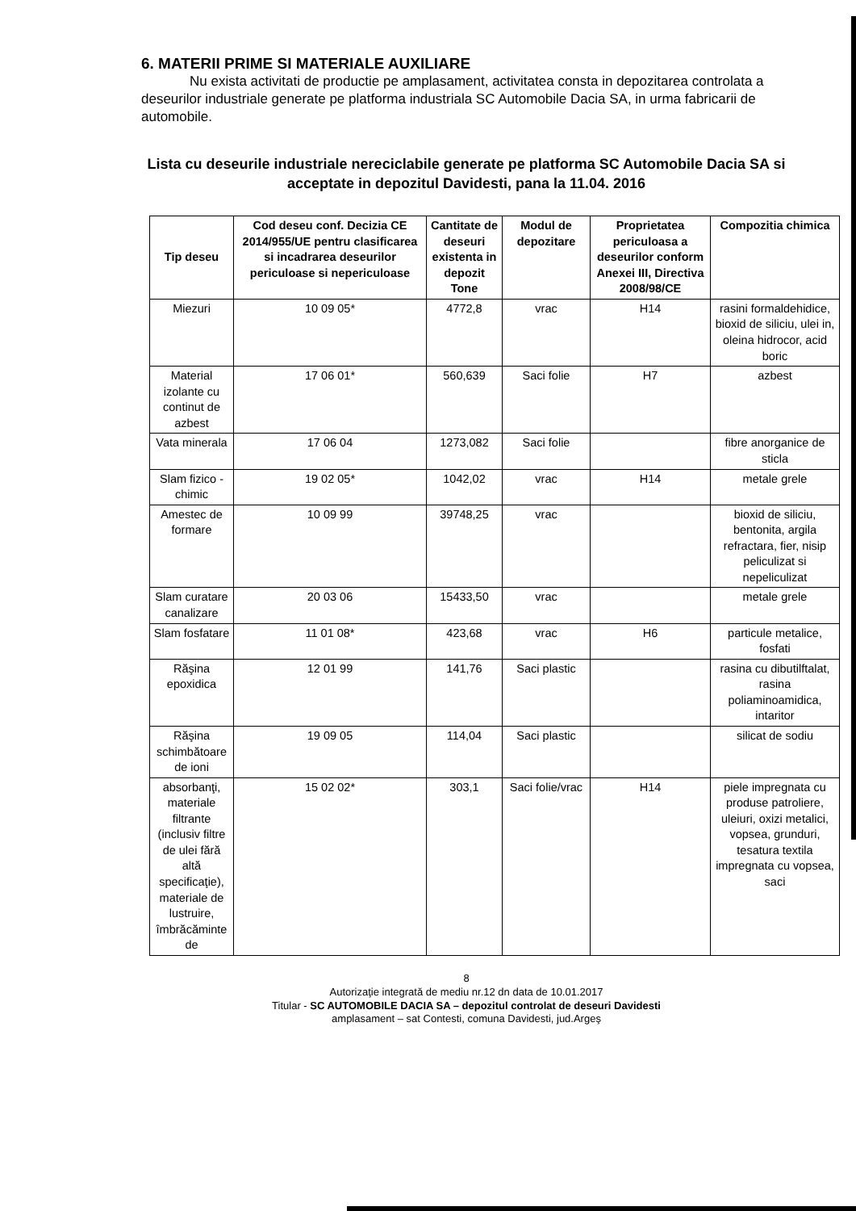6. MATERII PRIME SI MATERIALE AUXILIARE
Nu exista activitati de productie pe amplasament, activitatea consta in depozitarea controlata a deseurilor industriale generate pe platforma industriala SC Automobile Dacia SA, in urma fabricarii de automobile.
Lista cu deseurile industriale nereciclabile generate pe platforma SC Automobile Dacia SA si acceptate in depozitul Davidesti, pana la 11.04. 2016
| Tip deseu | Cod deseu conf. Decizia CE 2014/955/UE pentru clasificarea si incadrarea deseurilor periculoase si nepericuloase | Cantitate de deseuri existenta in depozit Tone | Modul de depozitare | Proprietatea periculoasa a deseurilor conform Anexei III, Directiva 2008/98/CE | Compozitia chimica |
| --- | --- | --- | --- | --- | --- |
| Miezuri | 10 09 05* | 4772,8 | vrac | H14 | rasini formaldehidice, bioxid de siliciu, ulei in, oleina hidrocor, acid boric |
| Material izolante cu continut de azbest | 17 06 01* | 560,639 | Saci folie | H7 | azbest |
| Vata minerala | 17 06 04 | 1273,082 | Saci folie | | fibre anorganice de sticla |
| Slam fizico - chimic | 19 02 05* | 1042,02 | vrac | H14 | metale grele |
| Amestec de formare | 10 09 99 | 39748,25 | vrac | | bioxid de siliciu, bentonita, argila refractara, fier, nisip peliculizat si nepeliculizat |
| Slam curatare canalizare | 20 03 06 | 15433,50 | vrac | | metale grele |
| Slam fosfatare | 11 01 08* | 423,68 | vrac | H6 | particule metalice, fosfati |
| Răşina epoxidica | 12 01 99 | 141,76 | Saci plastic | | rasina cu dibutilftalat, rasina poliaminoamidica, intaritor |
| Răşina schimbătoare de ioni | 19 09 05 | 114,04 | Saci plastic | | silicat de sodiu |
| absorbanţi, materiale filtrante (inclusiv filtre de ulei fără altă specificaţie), materiale de lustruire, îmbrăcăminte de | 15 02 02* | 303,1 | Saci folie/vrac | H14 | piele impregnata cu produse patroliere, uleiuri, oxizi metalici, vopsea, grunduri, tesatura textila impregnata cu vopsea, saci |
8
Autorizaţie integrată de mediu nr.12 dn data de 10.01.2017
Titular - SC AUTOMOBILE DACIA SA – depozitul controlat de deseuri Davidesti
amplasament – sat Contesti, comuna Davidesti, jud.Argeş